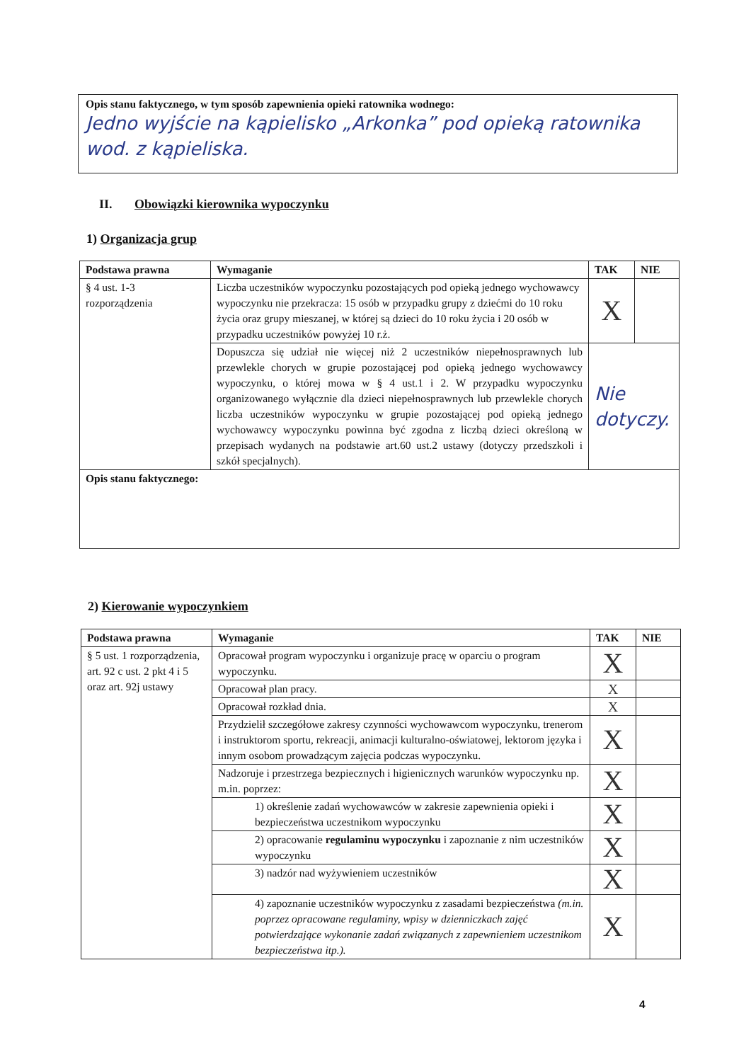Opis stanu faktycznego, w tym sposób zapewnienia opieki ratownika wodnego:
Jedno wyjście na kąpielisko „Arkonka” pod opieką ratownika wod. z kąpieliska.
II. Obowiązki kierownika wypoczynku
1) Organizacja grup
| Podstawa prawna | Wymaganie | TAK | NIE |
| --- | --- | --- | --- |
| § 4 ust. 1-3 rozporządzenia | Liczba uczestników wypoczynku pozostających pod opieką jednego wychowawcy wypoczynku nie przekracza: 15 osób w przypadku grupy z dziećmi do 10 roku życia oraz grupy mieszanej, w której są dzieci do 10 roku życia i 20 osób w przypadku uczestników powyżej 10 r.ż. | X | |
| | Dopuszcza się udział nie więcej niż 2 uczestników niepełnosprawnych lub przewlekle chorych w grupie pozostającej pod opieką jednego wychowawcy wypoczynku, o której mowa w § 4 ust.1 i 2. W przypadku wypoczynku organizowanego wyłącznie dla dzieci niepełnosprawnych lub przewlekle chorych liczba uczestników wypoczynku w grupie pozostającej pod opieką jednego wychowawcy wypoczynku powinna być zgodna z liczbą dzieci określoną w przepisach wydanych na podstawie art.60 ust.2 ustawy (dotyczy przedszkoli i szkół specjalnych). | Nie dotyczy. | |
| Opis stanu faktycznego: | | | |
2) Kierowanie wypoczynkiem
| Podstawa prawna | Wymaganie | TAK | NIE |
| --- | --- | --- | --- |
| § 5 ust. 1 rozporządzenia, art. 92 c ust. 2 pkt 4 i 5 oraz art. 92j ustawy | Opracował program wypoczynku i organizuje pracę w oparciu o program wypoczynku. | X | |
| | Opracował plan pracy. | X | |
| | Opracował rozkład dnia. | X | |
| | Przydzielił szczegółowe zakresy czynności wychowawcom wypoczynku, trenerom i instruktorom sportu, rekreacji, animacji kulturalno-oświatowej, lektorom języka i innym osobom prowadzącym zajęcia podczas wypoczynku. | X | |
| | Nadzoruje i przestrzega bezpiecznych i higienicznych warunków wypoczynku np. m.in. poprzez: | X | |
| | 1) określenie zadań wychowawców w zakresie zapewnienia opieki i bezpieczeństwa uczestnikom wypoczynku | X | |
| | 2) opracowanie regulaminu wypoczynku i zapoznanie z nim uczestników wypoczynku | X | |
| | 3) nadzór nad wyżywieniem uczestników | X | |
| | 4) zapoznanie uczestników wypoczynku z zasadami bezpieczeństwa (m.in. poprzez opracowane regulaminy, wpisy w dzienniczkach zajęć potwierdzające wykonanie zadań związanych z zapewnieniem uczestnikom bezpieczeństwa itp.). | X | |
4